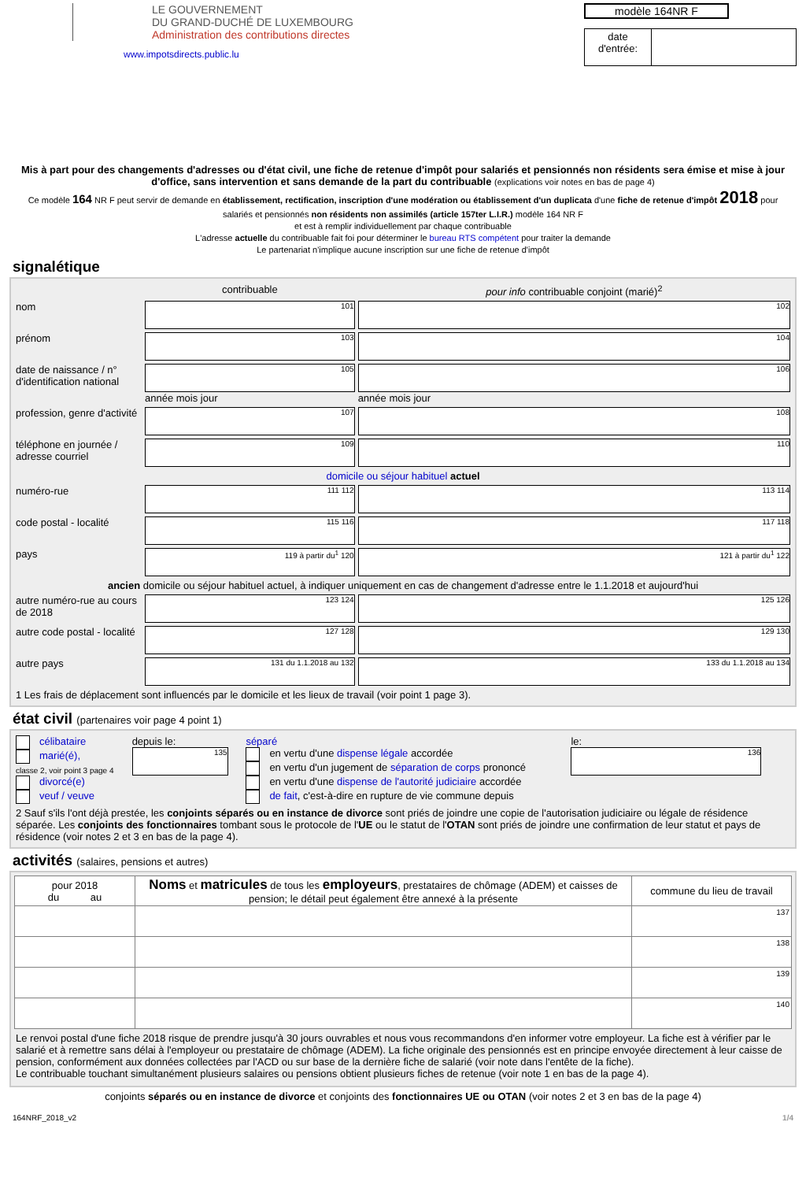LE GOUVERNEMENT
DU GRAND-DUCHÉ DE LUXEMBOURG
Administration des contributions directes
www.impotsdirects.public.lu
modèle 164NR F
| date d'entrée: | |
Mis à part pour des changements d'adresses ou d'état civil, une fiche de retenue d'impôt pour salariés et pensionnés non résidents sera émise et mise à jour d'office, sans intervention et sans demande de la part du contribuable (explications voir notes en bas de page 4)
Ce modèle 164 NR F peut servir de demande en établissement, rectification, inscription d'une modération ou établissement d'un duplicata d'une fiche de retenue d'impôt 2018 pour salariés et pensionnés non résidents non assimilés (article 157ter L.I.R.) modèle 164 NR F
et est à remplir individuellement par chaque contribuable
L'adresse actuelle du contribuable fait foi pour déterminer le bureau RTS compétent pour traiter la demande
Le partenariat n'implique aucune inscription sur une fiche de retenue d'impôt
signalétique
| | contribuable | pour info contribuable conjoint (marié)<sup>2</sup> |
| nom | 101 | 102 |
| prénom | 103 | 104 |
| date de naissance / n° d'identification national | 105 année mois jour | 106 année mois jour |
| profession, genre d'activité | 107 | 108 |
| téléphone en journée / adresse courriel | 109 | 110 |
| domicile ou séjour habituel actuel | | |
| numéro-rue | 111 112 | 113 114 |
| code postal - localité | 115 116 | 117 118 |
| pays | 119 à partir du<sup>1</sup> 120 | 121 à partir du<sup>1</sup> 122 |
| ancien domicile ou séjour habituel actuel, à indiquer uniquement en cas de changement d'adresse entre le 1.1.2018 et aujourd'hui | | |
| autre numéro-rue au cours de 2018 | 123 124 | 125 126 |
| autre code postal - localité | 127 128 | 129 130 |
| autre pays | 131 du 1.1.2018 au 132 | 133 du 1.1.2018 au 134 |
| 1 Les frais de déplacement sont influencés par le domicile et les lieux de travail (voir point 1 page 3). | | |
état civil (partenaires voir page 4 point 1)
| célibataire marié(é), classe 2, voir point 3 page 4 divorcé(e) veuf / veuve | depuis le: 135 | séparé en vertu d'une dispense légale accordée en vertu d'un jugement de séparation de corps prononcé en vertu d'une dispense de l'autorité judiciaire accordée de fait , c'est-à-dire en rupture de vie commune depuis | le: 136 |
2 Sauf s'ils l'ont déjà prestée, les conjoints séparés ou en instance de divorce sont priés de joindre une copie de l'autorisation judiciaire ou légale de résidence séparée. Les conjoints des fonctionnaires tombant sous le protocole de l'UE ou le statut de l'OTAN sont priés de joindre une confirmation de leur statut et pays de résidence (voir notes 2 et 3 en bas de la page 4).
activités (salaires, pensions et autres)
| pour 2018 du au | Noms et matricules de tous les employeurs , prestataires de chômage (ADEM) et caisses de pension; le détail peut également être annexé à la présente | commune du lieu de travail |
| --- | --- | --- |
| | | 137 |
| | | 138 |
| | | 139 |
| | | 140 |
Le renvoi postal d'une fiche 2018 risque de prendre jusqu'à 30 jours ouvrables et nous vous recommandons d'en informer votre employeur. La fiche est à vérifier par le salarié et à remettre sans délai à l'employeur ou prestataire de chômage (ADEM). La fiche originale des pensionnés est en principe envoyée directement à leur caisse de pension, conformément aux données collectées par l'ACD ou sur base de la dernière fiche de salarié (voir note dans l'entête de la fiche).
Le contribuable touchant simultanément plusieurs salaires ou pensions obtient plusieurs fiches de retenue (voir note 1 en bas de la page 4).
conjoints séparés ou en instance de divorce et conjoints des fonctionnaires UE ou OTAN (voir notes 2 et 3 en bas de la page 4)
164NRF_2018_v2 1/4